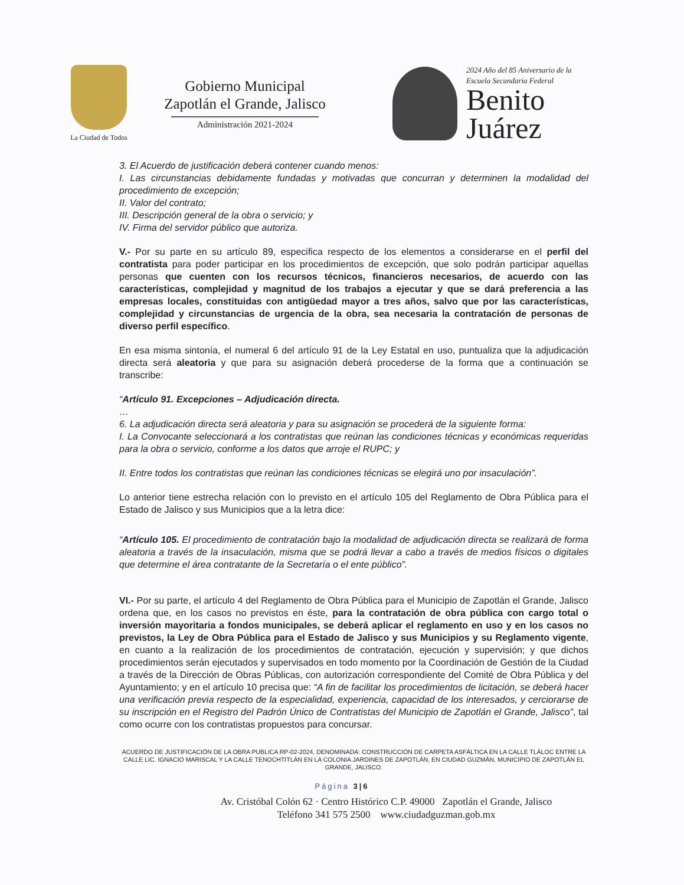La Ciudad de Todos
Gobierno Municipal
Zapotlán el Grande, Jalisco
Administración 2021-2024
2024 Año del 85 Aniversario de la
Escuela Secundaria Federal
Benito
Juárez
3. El Acuerdo de justificación deberá contener cuando menos:
I. Las circunstancias debidamente fundadas y motivadas que concurran y determinen la modalidad del procedimiento de excepción;
II. Valor del contrato;
III. Descripción general de la obra o servicio; y
IV. Firma del servidor público que autoriza.
V.- Por su parte en su artículo 89, especifica respecto de los elementos a considerarse en el perfil del contratista para poder participar en los procedimientos de excepción, que solo podrán participar aquellas personas que cuenten con los recursos técnicos, financieros necesarios, de acuerdo con las características, complejidad y magnitud de los trabajos a ejecutar y que se dará preferencia a las empresas locales, constituidas con antigüedad mayor a tres años, salvo que por las características, complejidad y circunstancias de urgencia de la obra, sea necesaria la contratación de personas de diverso perfil específico.
En esa misma sintonía, el numeral 6 del artículo 91 de la Ley Estatal en uso, puntualiza que la adjudicación directa será aleatoria y que para su asignación deberá procederse de la forma que a continuación se transcribe:
“Artículo 91. Excepciones – Adjudicación directa.
…
6. La adjudicación directa será aleatoria y para su asignación se procederá de la siguiente forma:
I. La Convocante seleccionará a los contratistas que reúnan las condiciones técnicas y económicas requeridas para la obra o servicio, conforme a los datos que arroje el RUPC; y
II. Entre todos los contratistas que reúnan las condiciones técnicas se elegirá uno por insaculación”.
Lo anterior tiene estrecha relación con lo previsto en el artículo 105 del Reglamento de Obra Pública para el Estado de Jalisco y sus Municipios que a la letra dice:
“Artículo 105. El procedimiento de contratación bajo la modalidad de adjudicación directa se realizará de forma aleatoria a través de la insaculación, misma que se podrá llevar a cabo a través de medios físicos o digitales que determine el área contratante de la Secretaría o el ente público”.
VI.- Por su parte, el artículo 4 del Reglamento de Obra Pública para el Municipio de Zapotlán el Grande, Jalisco ordena que, en los casos no previstos en éste, para la contratación de obra pública con cargo total o inversión mayoritaria a fondos municipales, se deberá aplicar el reglamento en uso y en los casos no previstos, la Ley de Obra Pública para el Estado de Jalisco y sus Municipios y su Reglamento vigente, en cuanto a la realización de los procedimientos de contratación, ejecución y supervisión; y que dichos procedimientos serán ejecutados y supervisados en todo momento por la Coordinación de Gestión de la Ciudad a través de la Dirección de Obras Públicas, con autorización correspondiente del Comité de Obra Pública y del Ayuntamiento; y en el artículo 10 precisa que: “A fin de facilitar los procedimientos de licitación, se deberá hacer una verificación previa respecto de la especialidad, experiencia, capacidad de los interesados, y cerciorarse de su inscripción en el Registro del Padrón Único de Contratistas del Municipio de Zapotlán el Grande, Jalisco”, tal como ocurre con los contratistas propuestos para concursar.
ACUERDO DE JUSTIFICACIÓN DE LA OBRA PUBLICA RP-02-2024, DENOMINADA: CONSTRUCCIÓN DE CARPETA ASFÁLTICA EN LA CALLE TLÁLOC ENTRE LA CALLE LIC. IGNACIO MARISCAL Y LA CALLE TENOCHTITLÁN EN LA COLONIA JARDINES DE ZAPOTLÁN, EN CIUDAD GUZMÁN, MUNICIPIO DE ZAPOTLÁN EL GRANDE, JALISCO.
Página 3|6
Av. Cristóbal Colón 62 · Centro Histórico C.P. 49000 Zapotlán el Grande, Jalisco
Teléfono 341 575 2500 www.ciudadguzman.gob.mx